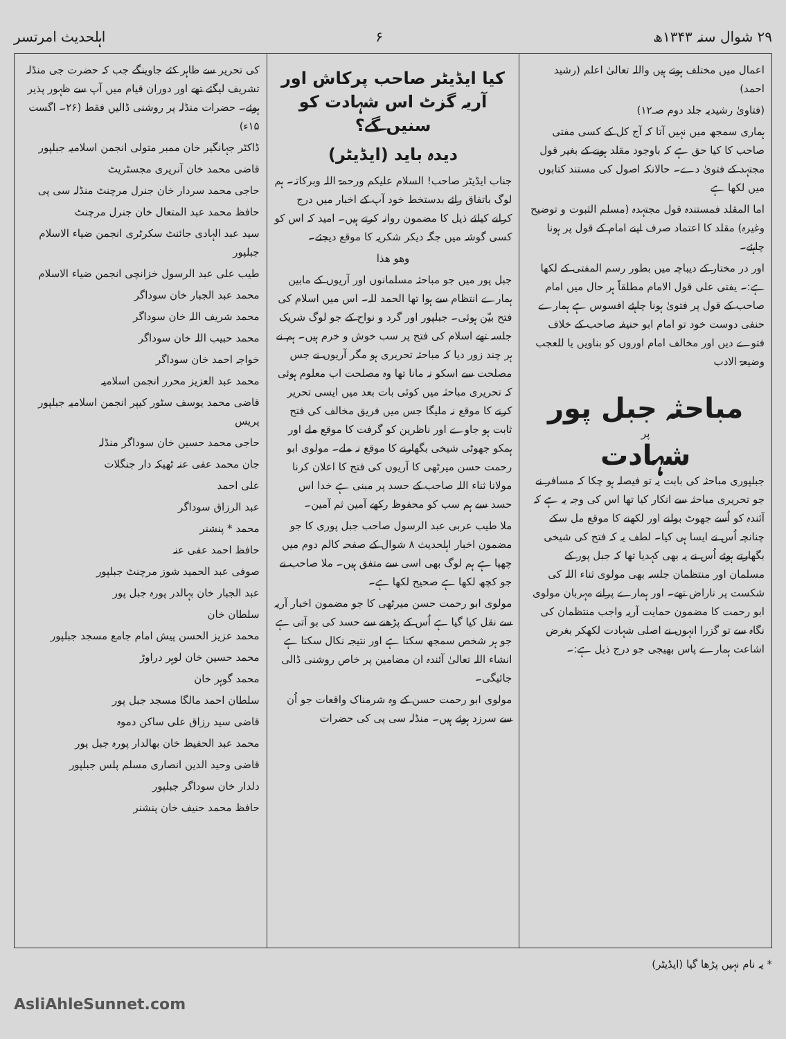۲۹ شوال سنہ ۱۳۴۳ھ ۶ اہلحدیث امرتسر
اعمال میں مختلف ہوتے ہیں واللہ تعالیٰ اعلم (رشید احمد)
(فتاویٰ رشیدیہ جلد دوم صـ۱۲)
ہماری سمجھ میں نہیں آتا کہ آج کل کے کسی مفتی صاحب کا کیا حق ہے کہ باوجود مقلد ہونے کے بغیر قول مجتہد کے فتویٰ دے۔ حالانکہ اصول کی مستند کتابوں میں لکھا ہے
اما المقلد فمستندہ قول مجتہدہ (مسلم الثبوت و توضیح وغیرہ) مقلد کا اعتماد صرف اپنے امام کے قول پر ہونا چاہئے۔
اور در مختار کے دیباچہ میں بطور رسم المفتی کے لکھا ہے:۔ یفتی علی قول الامام مطلقاً ہر حال میں امام صاحب کے قول پر فتویٰ ہونا چاہئے افسوس ہے ہمارے حنفی دوست خود تو امام ابو حنیفہ صاحب کے خلاف فتوے دیں اور مخالف امام اوروں کو بناویں یا للعجب وضیعۃ الادب
مباحثہ جبل پور
پر
شہادت
جبلپوری مباحثہ کی بابت یہ تو فیصلہ ہو چکا کہ مسافر نے جو تحریری مباحثہ سے انکار کیا تھا اس کی وجہ یہ ہے کہ آئندہ کو اُسے جھوٹ بولنے اور لکھنے کا موقع مل سکے چنانچہ اُس نے ایسا ہی کیا۔ لطف یہ کہ فتح کی شیخی بگھارتے ہوئے اُس نے یہ بھی کہدیا تھا کہ جبل پور کے مسلمان اور منتظمان جلسہ بھی مولوی ثناء اللہ کی شکست پر ناراض تھے۔ اور ہمارے پرانے مہربان مولوی ابو رحمت کا مضمون حمایت آریہ واجب منتظمان کی نگاہ سے تو گزرا انہوں نے اصلی شہادت لکھکر بغرض اشاعت ہمارے پاس بھیجی جو درج ذیل ہے:۔
کیا ایڈیٹر صاحب پرکاش اور آریہ گزٹ اس شہادت کو سنیں گے؟
دیدہ باید (ایڈیٹر)
جناب ایڈیٹر صاحب! السلام علیکم ورحمۃ اللہ وبرکاتہ۔ ہم لوگ باتفاق رائے بدستخط خود آپ کے اخبار میں درج کرانے کیلئے ذیل کا مضمون روانہ کرتے ہیں۔ امید کہ اس کو کسی گوشہ میں جگہ دیکر شکریہ کا موقع دیجئے۔
وھو ھذا
جبل پور میں جو مباحثہ مسلمانوں اور آریوں کے مابین ہمارے انتظام سے ہوا تھا الحمد للہ۔ اس میں اسلام کی فتح بیّن ہوئی۔ جبلپور اور گرد و نواح کے جو لوگ شریک جلسہ تھے اسلام کی فتح پر سب خوش و خرم ہیں۔ ہم نے ہر چند زور دیا کہ مباحثہ تحریری ہو مگر آریوں نے جس مصلحت سے اسکو نہ مانا تھا وہ مصلحت اب معلوم ہوئی کہ تحریری مباحثہ میں کوئی بات بعد میں ایسی تحریر کرنے کا موقع نہ ملیگا جس میں فریق مخالف کی فتح ثابت ہو جاوے اور ناظرین کو گرفت کا موقع ملے اور ہمکو جھوٹی شیخی بگھارنے کا موقع نہ ملے۔ مولوی ابو رحمت حسن میرٹھی کا آریوں کی فتح کا اعلان کرنا مولانا ثناء اللہ صاحب کے حسد پر مبنی ہے خدا اس حسد سے ہم سب کو محفوظ رکھے آمین ثم آمین۔
ملا طیب عربی عبد الرسول صاحب جبل پوری کا جو مضمون اخبار اہلحدیث ۸ شوال کے صفحہ کالم دوم میں چھپا ہے ہم لوگ بھی اسی سے متفق ہیں۔ ملا صاحب نے جو کچھ لکھا ہے صحیح لکھا ہے۔
مولوی ابو رحمت حسن میرٹھی کا جو مضمون اخبار آریہ سے نقل کیا گیا ہے اُس کے پڑھنے سے حسد کی بو آتی ہے جو ہر شخص سمجھ سکتا ہے اور نتیجہ نکال سکتا ہے انشاء اللہ تعالیٰ آئندہ ان مضامین پر خاص روشنی ڈالی جائیگی۔
مولوی ابو رحمت حسن کے وہ شرمناک واقعات جو اُن سے سرزد ہوئے ہیں۔ منڈلہ سی پی کی حضرات
کی تحریر سے ظاہر کئے جاوینگے جب کہ حضرت جی منڈلہ تشریف لیگئے تھے اور دوران قیام میں آپ سے ظہور پذیر ہوئے۔ حضرات منڈلہ پر روشنی ڈالیں فقط (۲۶۔ اگست ۱۵ء)
ڈاکٹر جہانگیر خان ممبر متولی انجمن اسلامیہ جبلپور
قاضی محمد خان آنریری مجسٹریٹ
حاجی محمد سردار خان جنرل مرچنٹ منڈلہ سی پی
حافظ محمد عبد المتعال خان جنرل مرچنٹ
سید عبد الہادی جائنٹ سکرٹری انجمن ضیاء الاسلام جبلپور
طیب علی عبد الرسول خزانچی انجمن ضیاء الاسلام
محمد عبد الجبار خان سوداگر
محمد شریف اللہ خان سوداگر
محمد حبیب اللہ خان سوداگر
خواجہ احمد خان سوداگر
محمد عبد العزیز محرر انجمن اسلامیہ
قاضی محمد یوسف سٹور کیپر انجمن اسلامیہ جبلپور پریس
حاجی محمد حسین خان سوداگر منڈلہ
جان محمد عفی عنہ ٹھیکہ دار جنگلات
علی احمد
عبد الرزاق سوداگر
محمد * پنشنر
حافظ احمد عفی عنہ
صوفی عبد الحمید شوز مرچنٹ جبلپور
عبد الجبار خان بہالدر پورہ جبل پور
سلطان خان
محمد عزیز الحسن پیش امام جامع مسجد جبلپور
محمد حسین خان لوہر دراوڑ
محمد گوہر خان
سلطان احمد مالگا مسجد جبل پور
قاضی سید رزاق علی ساکن دموہ
محمد عبد الحفیظ خان بھالدار پورہ جبل پور
قاضی وحید الدین انصاری مسلم پلس جبلپور
دلدار خان سوداگر جبلپور
حافظ محمد حنیف خان پنشنر
* یہ نام نہیں پڑھا گیا (ایڈیٹر)
AsliAhleSunnet.com